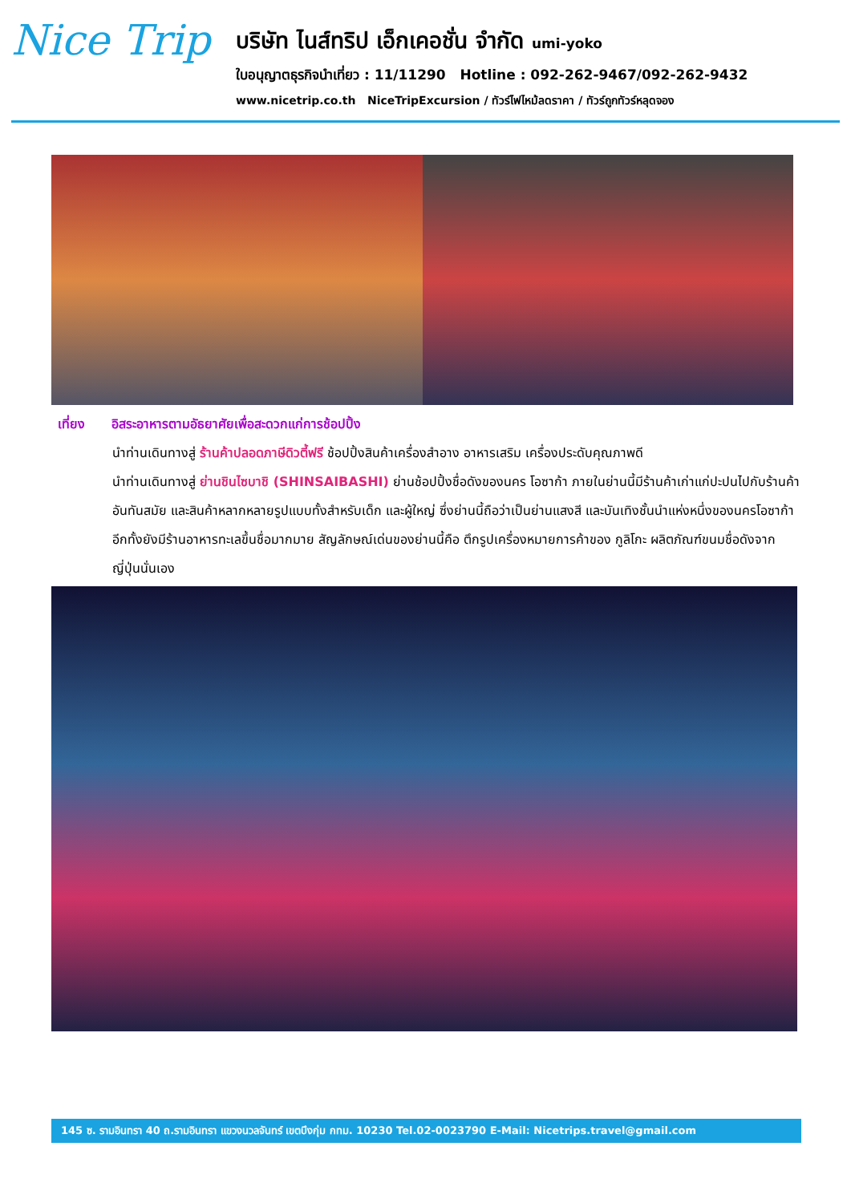Nice Trip
บริษัท ไนส์ทริป เอ็กเคอชั่น จำกัด umi-yoko
ใบอนุญาตธุรกิจนำเที่ยว : 11/11290 Hotline : 092-262-9467/092-262-9432
www.nicetrip.co.th NiceTripExcursion / ทัวร์ไฟไหม้ลดราคา / ทัวร์ถูกทัวร์หลุดจอง
เที่ยง อิสระอาหารตามอัธยาศัยเพื่อสะดวกแก่การช้อปปิ้ง
นำท่านเดินทางสู่ ร้านค้าปลอดภาษีดิวตี้ฟรี ช้อปปิ้งสินค้าเครื่องสำอาง อาหารเสริม เครื่องประดับคุณภาพดี
นำท่านเดินทางสู่ ย่านชินไซบาชิ (SHINSAIBASHI) ย่านช้อปปิ้งชื่อดังของนคร โอซาก้า ภายในย่านนี้มีร้านค้าเก่าแก่ปะปนไปกับร้านค้าอันทันสมัย และสินค้าหลากหลายรูปแบบทั้งสำหรับเด็ก และผู้ใหญ่ ซึ่งย่านนี้ถือว่าเป็นย่านแสงสี และบันเทิงชั้นนำแห่งหนึ่งของนครโอซาก้า อีกทั้งยังมีร้านอาหารทะเลขึ้นชื่อมากมาย สัญลักษณ์เด่นของย่านนี้คือ ตึกรูปเครื่องหมายการค้าของ กูลิโกะ ผลิตภัณฑ์ขนมชื่อดังจากญี่ปุ่นนั่นเอง
145 ซ. รามอินทรา 40 ถ.รามอินทรา แขวงนวลจันทร์ เขตบึงกุ่ม กทม. 10230 Tel.02-0023790 E-Mail: Nicetrips.travel@gmail.com